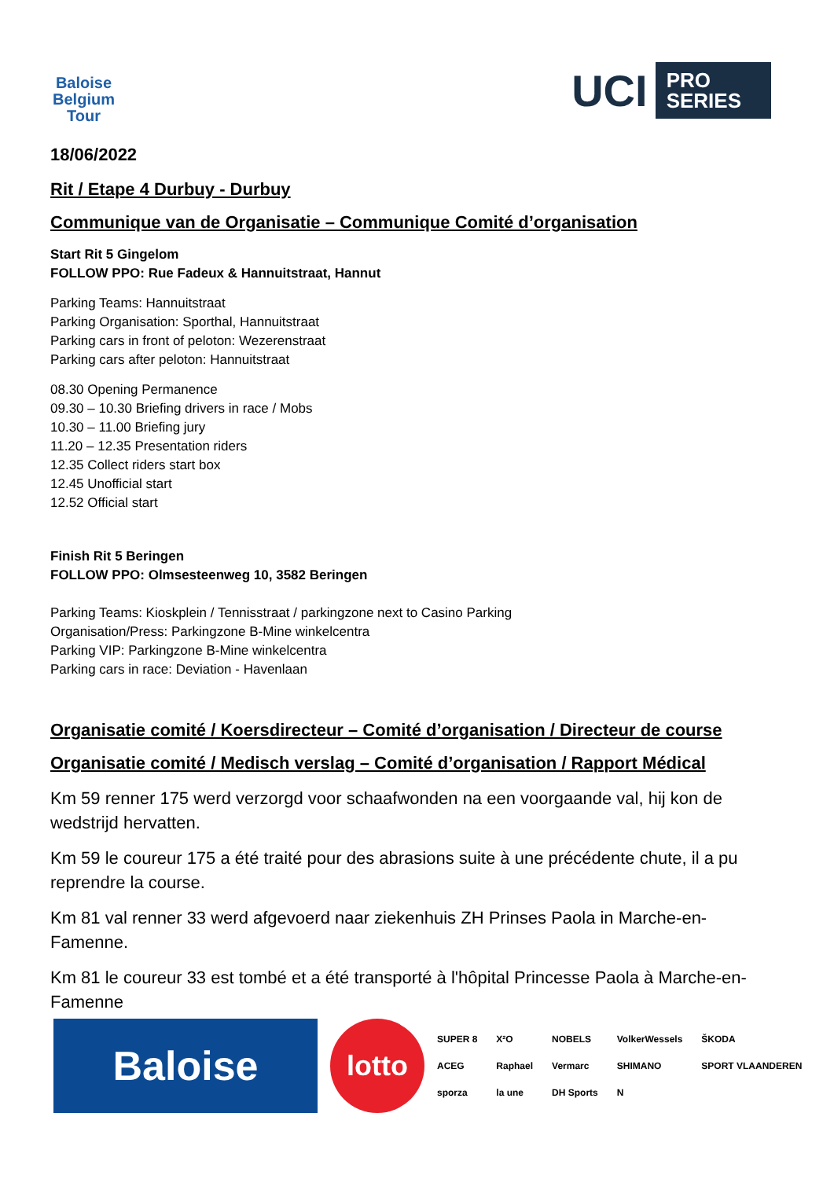Baloise Belgium Tour
UCI PRO
SERIES
18/06/2022
Rit / Etape 4 Durbuy - Durbuy
Communique van de Organisatie – Communique Comité d’organisation
Start Rit 5 Gingelom
FOLLOW PPO: Rue Fadeux & Hannuitstraat, Hannut
Parking Teams: Hannuitstraat
Parking Organisation: Sporthal, Hannuitstraat
Parking cars in front of peloton: Wezerenstraat
Parking cars after peloton: Hannuitstraat
08.30 Opening Permanence
09.30 – 10.30 Briefing drivers in race / Mobs
10.30 – 11.00 Briefing jury
11.20 – 12.35 Presentation riders
12.35 Collect riders start box
12.45 Unofficial start
12.52 Official start
Finish Rit 5 Beringen
FOLLOW PPO: Olmsesteenweg 10, 3582 Beringen
Parking Teams: Kioskplein / Tennisstraat / parkingzone next to Casino Parking
Organisation/Press: Parkingzone B-Mine winkelcentra
Parking VIP: Parkingzone B-Mine winkelcentra
Parking cars in race: Deviation - Havenlaan
Organisatie comité / Koersdirecteur – Comité d’organisation / Directeur de course
Organisatie comité / Medisch verslag – Comité d’organisation / Rapport Médical
Km 59 renner 175 werd verzorgd voor schaafwonden na een voorgaande val, hij kon de wedstrijd hervatten.
Km 59 le coureur 175 a été traité pour des abrasions suite à une précédente chute, il a pu reprendre la course.
Km 81 val renner 33 werd afgevoerd naar ziekenhuis ZH Prinses Paola in Marche-en-Famenne.
Km 81 le coureur 33 est tombé et a été transporté à l'hôpital Princesse Paola à Marche-en-Famenne
Baloise
lotto
SUPER 8 X²O NOBELS VolkerWessels ŠKODA ACEG Raphael Vermarc SHIMANO SPORT VLAANDEREN sporza la une DH Sports N